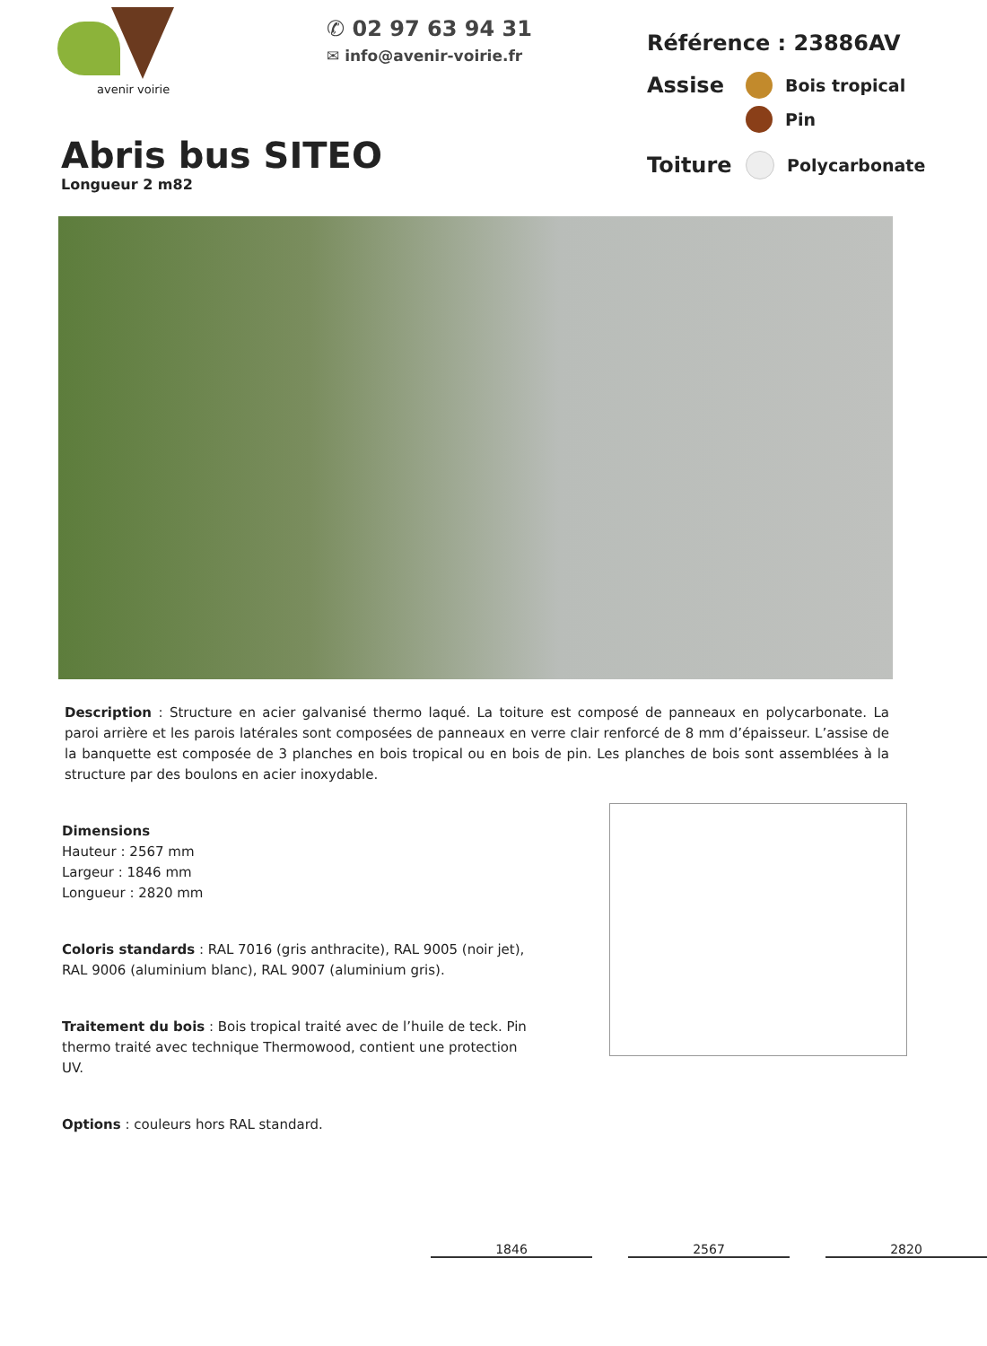avenir voirie
✆ 02 97 63 94 31
✉ info@avenir-voirie.fr
Référence : 23886AV
Assise Bois tropical
Pin
Toiture Polycarbonate
Abris bus SITEO
Longueur 2 m82
Description : Structure en acier galvanisé thermo laqué. La toiture est composé de panneaux en polycarbonate. La paroi arrière et les parois latérales sont composées de panneaux en verre clair renforcé de 8 mm d’épaisseur. L’assise de la banquette est composée de 3 planches en bois tropical ou en bois de pin. Les planches de bois sont assemblées à la structure par des boulons en acier inoxydable.
Dimensions
Hauteur : 2567 mm
Largeur : 1846 mm
Longueur : 2820 mm
Coloris standards : RAL 7016 (gris anthracite), RAL 9005 (noir jet), RAL 9006 (aluminium blanc), RAL 9007 (aluminium gris).
Traitement du bois : Bois tropical traité avec de l’huile de teck. Pin thermo traité avec technique Thermowood, contient une protection UV.
Options : couleurs hors RAL standard.
1846 2567 2820